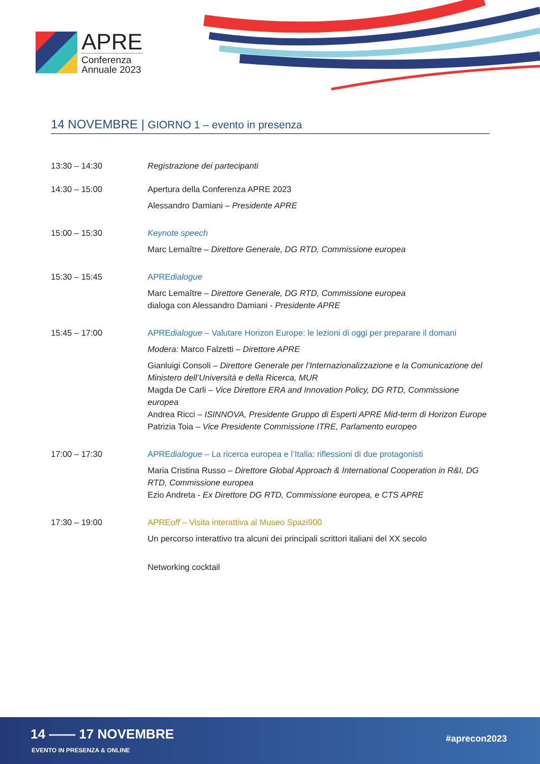APRE
Conferenza
Annuale 2023
14 NOVEMBRE | GIORNO 1 – evento in presenza
| 13:30 – 14:30 | Registrazione dei partecipanti |
| 14:30 – 15:00 | Apertura della Conferenza APRE 2023 Alessandro Damiani – Presidente APRE |
| 15:00 – 15:30 | Keynote speech Marc Lemaître – Direttore Generale, DG RTD, Commissione europea |
| 15:30 – 15:45 | APRE dialogue Marc Lemaître – Direttore Generale, DG RTD, Commissione europea dialoga con Alessandro Damiani - Presidente APRE |
| 15:45 – 17:00 | APRE dialogue – Valutare Horizon Europe: le lezioni di oggi per preparare il domani Modera: Marco Falzetti – Direttore APRE Gianluigi Consoli – Direttore Generale per l’Internazionalizzazione e la Comunicazione del Ministero dell’Università e della Ricerca, MUR Magda De Carli – Vice Direttore ERA and Innovation Policy, DG RTD, Commissione europea Andrea Ricci – ISINNOVA, Presidente Gruppo di Esperti APRE Mid-term di Horizon Europe Patrizia Toia – Vice Presidente Commissione ITRE, Parlamento europeo |
| 17:00 – 17:30 | APRE dialogue – La ricerca europea e l’Italia: riflessioni di due protagonisti Maria Cristina Russo – Direttore Global Approach & International Cooperation in R&I, DG RTD, Commissione europea Ezio Andreta - Ex Direttore DG RTD, Commissione europea, e CTS APRE |
| 17:30 – 19:00 | APRE off – Visita interattiva al Museo Spazi900 Un percorso interattivo tra alcuni dei principali scrittori italiani del XX secolo Networking cocktail |
14 —— 17 NOVEMBRE
EVENTO IN PRESENZA & ONLINE
#aprecon2023